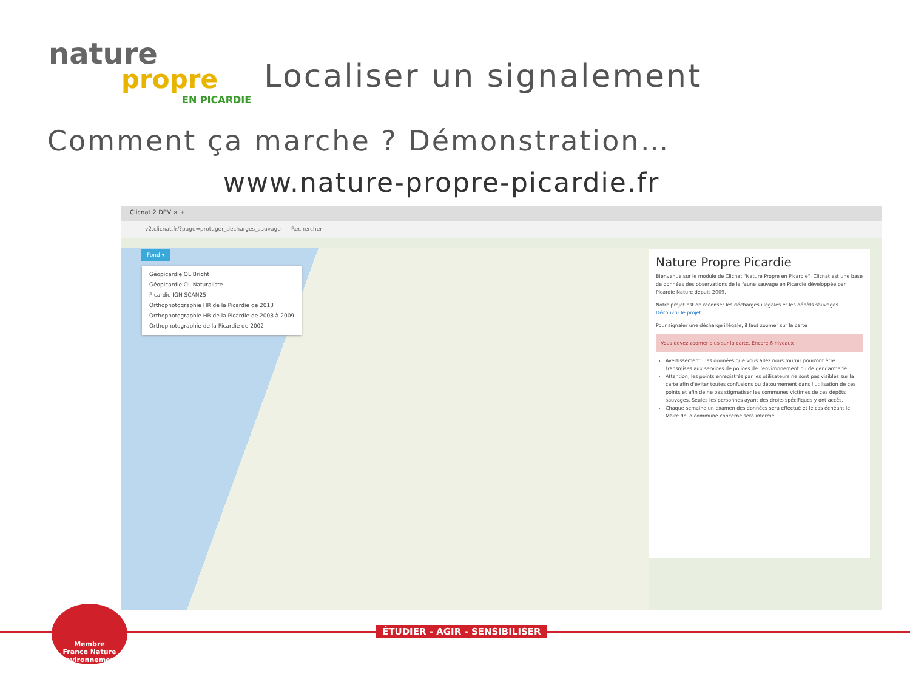nature
propre
EN PICARDIE
Localiser un signalement
Comment ça marche ? Démonstration…
www.nature-propre-picardie.fr
Clicnat 2 DEV × +
v2.clicnat.fr/?page=proteger_decharges_sauvage Rechercher
Fond ▾
Géopicardie OL Bright
Géopicardie OL Naturaliste
Picardie IGN SCAN25
Orthophotographie HR de la Picardie de 2013
Orthophotographie HR de la Picardie de 2008 à 2009
Orthophotographie de la Picardie de 2002
Nature Propre Picardie
Bienvenue sur le module de Clicnat "Nature Propre en Picardie". Clicnat est une base de données des observations de la faune sauvage en Picardie développée par Picardie Nature depuis 2009.
Notre projet est de recenser les décharges illégales et les dépôts sauvages. Découvrir le projet
Pour signaler une décharge illégale, il faut zoomer sur la carte
Vous devez zoomer plus sur la carte. Encore 6 niveaux
Avertissement : les données que vous allez nous fournir pourront être transmises aux services de polices de l'environnement ou de gendarmerie
Attention, les points enregistrés par les utilisateurs ne sont pas visibles sur la carte afin d'éviter toutes confusions ou détournement dans l'utilisation de ces points et afin de ne pas stigmatiser les communes victimes de ces dépôts sauvages. Seules les personnes ayant des droits spécifiques y ont accès.
Chaque semaine un examen des données sera effectué et le cas échéant le Maire de la commune concerné sera informé.
ÉTUDIER - AGIR - SENSIBILISER
Membre
France Nature Environnement